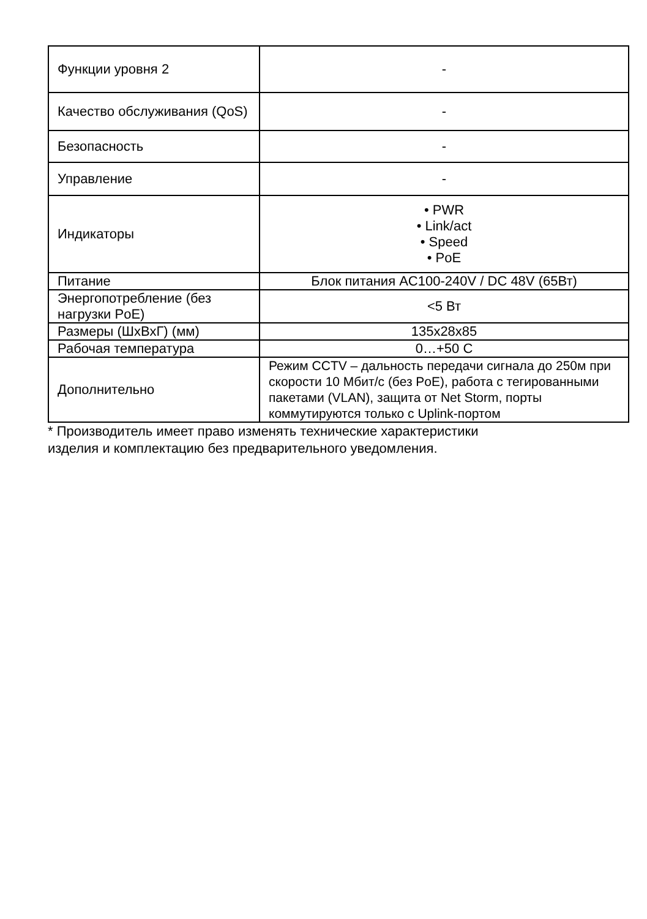| Функции уровня 2 | - |
| Качество обслуживания (QoS) | - |
| Безопасность | - |
| Управление | - |
| Индикаторы | • PWR • Link/act • Speed • PoE |
| Питание | Блок питания AC100-240V / DC 48V (65Вт) |
| Энергопотребление (без нагрузки PoE) | <5 Вт |
| Размеры (ШхВхГ) (мм) | 135x28x85 |
| Рабочая температура | 0…+50 С |
| Дополнительно | Режим CCTV – дальность передачи сигнала до 250м при скорости 10 Мбит/с (без PoE), работа с тегированными пакетами (VLAN), защита от Net Storm, порты коммутируются только с Uplink-портом |
* Производитель имеет право изменять технические характеристики
изделия и комплектацию без предварительного уведомления.